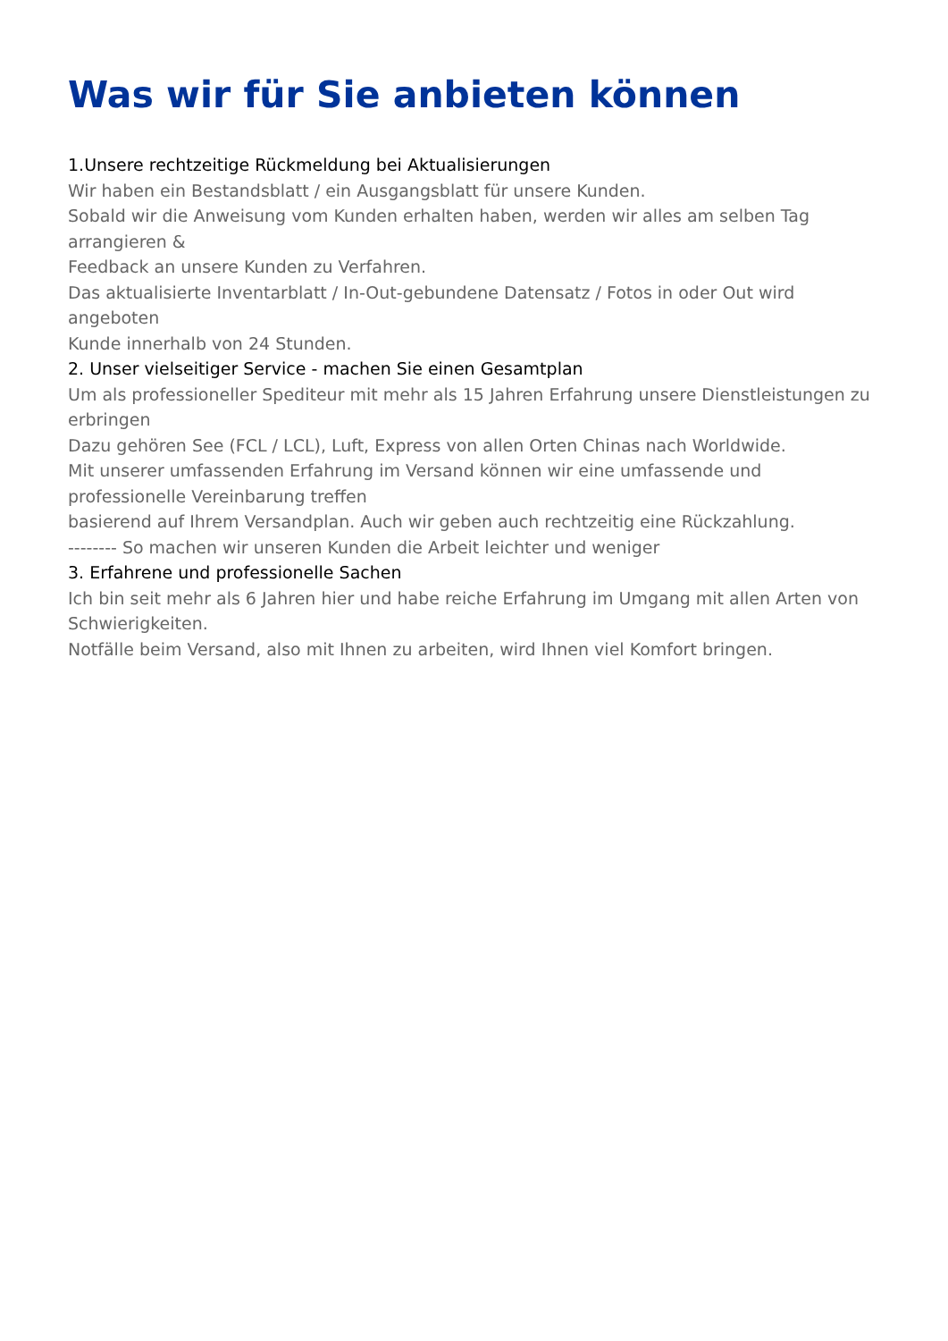Was wir für Sie anbieten können
1.Unsere rechtzeitige Rückmeldung bei Aktualisierungen
Wir haben ein Bestandsblatt / ein Ausgangsblatt für unsere Kunden.
Sobald wir die Anweisung vom Kunden erhalten haben, werden wir alles am selben Tag arrangieren &
Feedback an unsere Kunden zu Verfahren.
Das aktualisierte Inventarblatt / In-Out-gebundene Datensatz / Fotos in oder Out wird angeboten
Kunde innerhalb von 24 Stunden.
2. Unser vielseitiger Service - machen Sie einen Gesamtplan
Um als professioneller Spediteur mit mehr als 15 Jahren Erfahrung unsere Dienstleistungen zu erbringen
Dazu gehören See (FCL / LCL), Luft, Express von allen Orten Chinas nach Worldwide.
Mit unserer umfassenden Erfahrung im Versand können wir eine umfassende und professionelle Vereinbarung treffen
basierend auf Ihrem Versandplan. Auch wir geben auch rechtzeitig eine Rückzahlung.
-------- So machen wir unseren Kunden die Arbeit leichter und weniger
3. Erfahrene und professionelle Sachen
Ich bin seit mehr als 6 Jahren hier und habe reiche Erfahrung im Umgang mit allen Arten von Schwierigkeiten.
Notfälle beim Versand, also mit Ihnen zu arbeiten, wird Ihnen viel Komfort bringen.